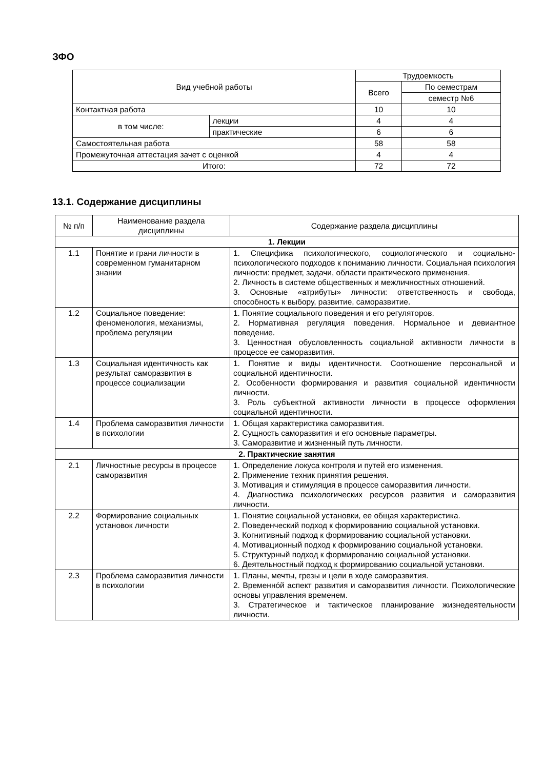ЗФО
| Вид учебной работы | | Трудоемкость | |
| --- | --- | --- | --- |
| | | Всего | По семестрам |
| | | | семестр №6 |
| Контактная работа | | 10 | 10 |
| в том числе: | лекции | 4 | 4 |
| | практические | 6 | 6 |
| Самостоятельная работа | | 58 | 58 |
| Промежуточная аттестация зачет с оценкой | | 4 | 4 |
| Итого: | | 72 | 72 |
13.1. Содержание дисциплины
| № п/п | Наименование раздела дисциплины | Содержание раздела дисциплины |
| --- | --- | --- |
| 1. Лекции | | |
| 1.1 | Понятие и грани личности в современном гуманитарном знании | 1. Специфика психологического, социологического и социально-психологического подходов к пониманию личности. Социальная психология личности: предмет, задачи, области практического применения. 2. Личность в системе общественных и межличностных отношений. 3. Основные «атрибуты» личности: ответственность и свобода, способность к выбору, развитие, саморазвитие. |
| 1.2 | Социальное поведение: феноменология, механизмы, проблема регуляции | 1. Понятие социального поведения и его регуляторов. 2. Нормативная регуляция поведения. Нормальное и девиантное поведение. 3. Ценностная обусловленность социальной активности личности в процессе ее саморазвития. |
| 1.3 | Социальная идентичность как результат саморазвития в процессе социализации | 1. Понятие и виды идентичности. Соотношение персональной и социальной идентичности. 2. Особенности формирования и развития социальной идентичности личности. 3. Роль субъектной активности личности в процессе оформления социальной идентичности. |
| 1.4 | Проблема саморазвития личности в психологии | 1. Общая характеристика саморазвития. 2. Сущность саморазвития и его основные параметры. 3. Саморазвитие и жизненный путь личности. |
| 2. Практические занятия | | |
| 2.1 | Личностные ресурсы в процессе саморазвития | 1. Определение локуса контроля и путей его изменения. 2. Применение техник принятия решения. 3. Мотивация и стимуляция в процессе саморазвития личности. 4. Диагностика психологических ресурсов развития и саморазвития личности. |
| 2.2 | Формирование социальных установок личности | 1. Понятие социальной установки, ее общая характеристика. 2. Поведенческий подход к формированию социальной установки. 3. Когнитивный подход к формированию социальной установки. 4. Мотивационный подход к формированию социальной установки. 5. Структурный подход к формированию социальной установки. 6. Деятельностный подход к формированию социальной установки. |
| 2.3 | Проблема саморазвития личности в психологии | 1. Планы, мечты, грезы и цели в ходе саморазвития. 2. Временнóй аспект развития и саморазвития личности. Психологические основы управления временем. 3. Стратегическое и тактическое планирование жизнедеятельности личности. |